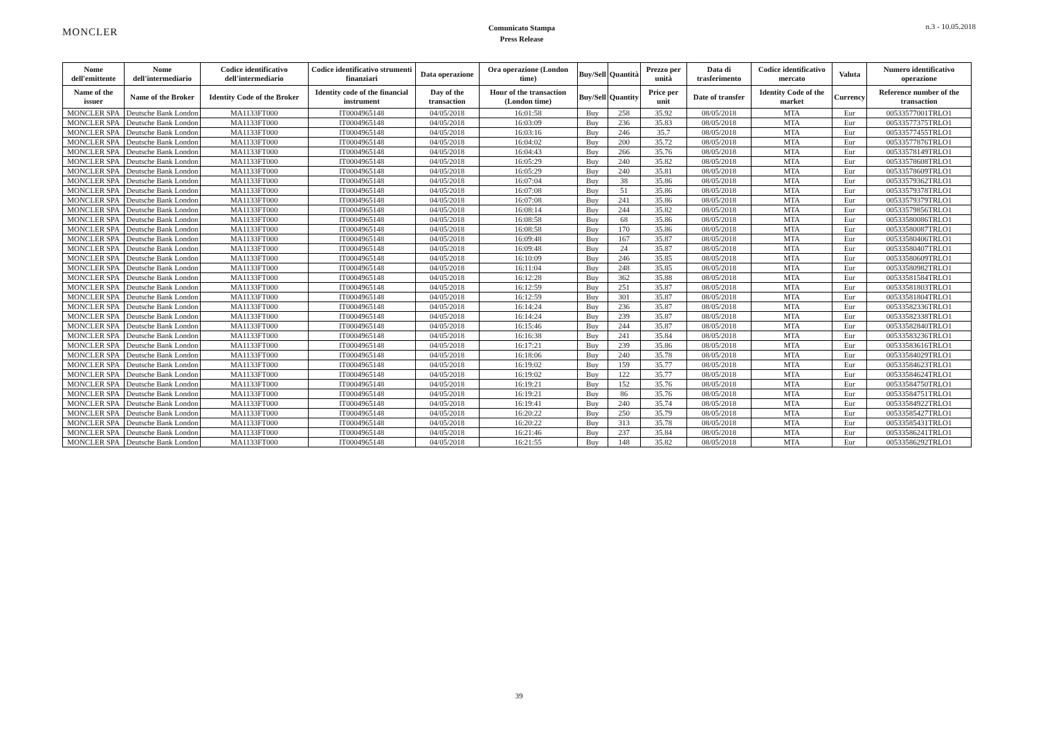MONCLER
Comunicato Stampa
Press Release
n.3 - 10.05.2018
| Nome dell'emittente | Nome dell'intermediario | Codice identificativo dell'intermediario | Codice identificativo strumenti finanziari | Data operazione | Ora operazione (London time) | Buy/Sell | Quantità | Prezzo per unità | Data di trasferimento | Codice identificativo mercato | Valuta | Numero identificativo operazione |
| --- | --- | --- | --- | --- | --- | --- | --- | --- | --- | --- | --- | --- |
| Name of the issuer | Name of the Broker | Identity Code of the Broker | Identity code of the financial instrument | Day of the transaction | Hour of the transaction (London time) | Buy/Sell | Quantity | Price per unit | Date of transfer | Identity Code of the market | Currency | Reference number of the transaction |
| MONCLER SPA | Deutsche Bank London | MA1133FT000 | IT0004965148 | 04/05/2018 | 16:01:58 | Buy | 258 | 35.92 | 08/05/2018 | MTA | Eur | 00533577001TRLO1 |
| MONCLER SPA | Deutsche Bank London | MA1133FT000 | IT0004965148 | 04/05/2018 | 16:03:09 | Buy | 236 | 35.83 | 08/05/2018 | MTA | Eur | 00533577375TRLO1 |
| MONCLER SPA | Deutsche Bank London | MA1133FT000 | IT0004965148 | 04/05/2018 | 16:03:16 | Buy | 246 | 35.7 | 08/05/2018 | MTA | Eur | 00533577455TRLO1 |
| MONCLER SPA | Deutsche Bank London | MA1133FT000 | IT0004965148 | 04/05/2018 | 16:04:02 | Buy | 200 | 35.72 | 08/05/2018 | MTA | Eur | 00533577876TRLO1 |
| MONCLER SPA | Deutsche Bank London | MA1133FT000 | IT0004965148 | 04/05/2018 | 16:04:43 | Buy | 266 | 35.76 | 08/05/2018 | MTA | Eur | 00533578149TRLO1 |
| MONCLER SPA | Deutsche Bank London | MA1133FT000 | IT0004965148 | 04/05/2018 | 16:05:29 | Buy | 240 | 35.82 | 08/05/2018 | MTA | Eur | 00533578608TRLO1 |
| MONCLER SPA | Deutsche Bank London | MA1133FT000 | IT0004965148 | 04/05/2018 | 16:05:29 | Buy | 240 | 35.81 | 08/05/2018 | MTA | Eur | 00533578609TRLO1 |
| MONCLER SPA | Deutsche Bank London | MA1133FT000 | IT0004965148 | 04/05/2018 | 16:07:04 | Buy | 38 | 35.86 | 08/05/2018 | MTA | Eur | 00533579362TRLO1 |
| MONCLER SPA | Deutsche Bank London | MA1133FT000 | IT0004965148 | 04/05/2018 | 16:07:08 | Buy | 51 | 35.86 | 08/05/2018 | MTA | Eur | 00533579378TRLO1 |
| MONCLER SPA | Deutsche Bank London | MA1133FT000 | IT0004965148 | 04/05/2018 | 16:07:08 | Buy | 241 | 35.86 | 08/05/2018 | MTA | Eur | 00533579379TRLO1 |
| MONCLER SPA | Deutsche Bank London | MA1133FT000 | IT0004965148 | 04/05/2018 | 16:08:14 | Buy | 244 | 35.82 | 08/05/2018 | MTA | Eur | 00533579856TRLO1 |
| MONCLER SPA | Deutsche Bank London | MA1133FT000 | IT0004965148 | 04/05/2018 | 16:08:58 | Buy | 68 | 35.86 | 08/05/2018 | MTA | Eur | 00533580086TRLO1 |
| MONCLER SPA | Deutsche Bank London | MA1133FT000 | IT0004965148 | 04/05/2018 | 16:08:58 | Buy | 170 | 35.86 | 08/05/2018 | MTA | Eur | 00533580087TRLO1 |
| MONCLER SPA | Deutsche Bank London | MA1133FT000 | IT0004965148 | 04/05/2018 | 16:09:48 | Buy | 167 | 35.87 | 08/05/2018 | MTA | Eur | 00533580406TRLO1 |
| MONCLER SPA | Deutsche Bank London | MA1133FT000 | IT0004965148 | 04/05/2018 | 16:09:48 | Buy | 24 | 35.87 | 08/05/2018 | MTA | Eur | 00533580407TRLO1 |
| MONCLER SPA | Deutsche Bank London | MA1133FT000 | IT0004965148 | 04/05/2018 | 16:10:09 | Buy | 246 | 35.85 | 08/05/2018 | MTA | Eur | 00533580609TRLO1 |
| MONCLER SPA | Deutsche Bank London | MA1133FT000 | IT0004965148 | 04/05/2018 | 16:11:04 | Buy | 248 | 35.85 | 08/05/2018 | MTA | Eur | 00533580982TRLO1 |
| MONCLER SPA | Deutsche Bank London | MA1133FT000 | IT0004965148 | 04/05/2018 | 16:12:28 | Buy | 362 | 35.88 | 08/05/2018 | MTA | Eur | 00533581584TRLO1 |
| MONCLER SPA | Deutsche Bank London | MA1133FT000 | IT0004965148 | 04/05/2018 | 16:12:59 | Buy | 251 | 35.87 | 08/05/2018 | MTA | Eur | 00533581803TRLO1 |
| MONCLER SPA | Deutsche Bank London | MA1133FT000 | IT0004965148 | 04/05/2018 | 16:12:59 | Buy | 301 | 35.87 | 08/05/2018 | MTA | Eur | 00533581804TRLO1 |
| MONCLER SPA | Deutsche Bank London | MA1133FT000 | IT0004965148 | 04/05/2018 | 16:14:24 | Buy | 236 | 35.87 | 08/05/2018 | MTA | Eur | 00533582336TRLO1 |
| MONCLER SPA | Deutsche Bank London | MA1133FT000 | IT0004965148 | 04/05/2018 | 16:14:24 | Buy | 239 | 35.87 | 08/05/2018 | MTA | Eur | 00533582338TRLO1 |
| MONCLER SPA | Deutsche Bank London | MA1133FT000 | IT0004965148 | 04/05/2018 | 16:15:46 | Buy | 244 | 35.87 | 08/05/2018 | MTA | Eur | 00533582840TRLO1 |
| MONCLER SPA | Deutsche Bank London | MA1133FT000 | IT0004965148 | 04/05/2018 | 16:16:38 | Buy | 241 | 35.84 | 08/05/2018 | MTA | Eur | 00533583236TRLO1 |
| MONCLER SPA | Deutsche Bank London | MA1133FT000 | IT0004965148 | 04/05/2018 | 16:17:21 | Buy | 239 | 35.86 | 08/05/2018 | MTA | Eur | 00533583616TRLO1 |
| MONCLER SPA | Deutsche Bank London | MA1133FT000 | IT0004965148 | 04/05/2018 | 16:18:06 | Buy | 240 | 35.78 | 08/05/2018 | MTA | Eur | 00533584029TRLO1 |
| MONCLER SPA | Deutsche Bank London | MA1133FT000 | IT0004965148 | 04/05/2018 | 16:19:02 | Buy | 159 | 35.77 | 08/05/2018 | MTA | Eur | 00533584623TRLO1 |
| MONCLER SPA | Deutsche Bank London | MA1133FT000 | IT0004965148 | 04/05/2018 | 16:19:02 | Buy | 122 | 35.77 | 08/05/2018 | MTA | Eur | 00533584624TRLO1 |
| MONCLER SPA | Deutsche Bank London | MA1133FT000 | IT0004965148 | 04/05/2018 | 16:19:21 | Buy | 152 | 35.76 | 08/05/2018 | MTA | Eur | 00533584750TRLO1 |
| MONCLER SPA | Deutsche Bank London | MA1133FT000 | IT0004965148 | 04/05/2018 | 16:19:21 | Buy | 86 | 35.76 | 08/05/2018 | MTA | Eur | 00533584751TRLO1 |
| MONCLER SPA | Deutsche Bank London | MA1133FT000 | IT0004965148 | 04/05/2018 | 16:19:41 | Buy | 240 | 35.74 | 08/05/2018 | MTA | Eur | 00533584922TRLO1 |
| MONCLER SPA | Deutsche Bank London | MA1133FT000 | IT0004965148 | 04/05/2018 | 16:20:22 | Buy | 250 | 35.79 | 08/05/2018 | MTA | Eur | 00533585427TRLO1 |
| MONCLER SPA | Deutsche Bank London | MA1133FT000 | IT0004965148 | 04/05/2018 | 16:20:22 | Buy | 313 | 35.78 | 08/05/2018 | MTA | Eur | 00533585431TRLO1 |
| MONCLER SPA | Deutsche Bank London | MA1133FT000 | IT0004965148 | 04/05/2018 | 16:21:46 | Buy | 237 | 35.84 | 08/05/2018 | MTA | Eur | 00533586241TRLO1 |
| MONCLER SPA | Deutsche Bank London | MA1133FT000 | IT0004965148 | 04/05/2018 | 16:21:55 | Buy | 148 | 35.82 | 08/05/2018 | MTA | Eur | 00533586292TRLO1 |
39